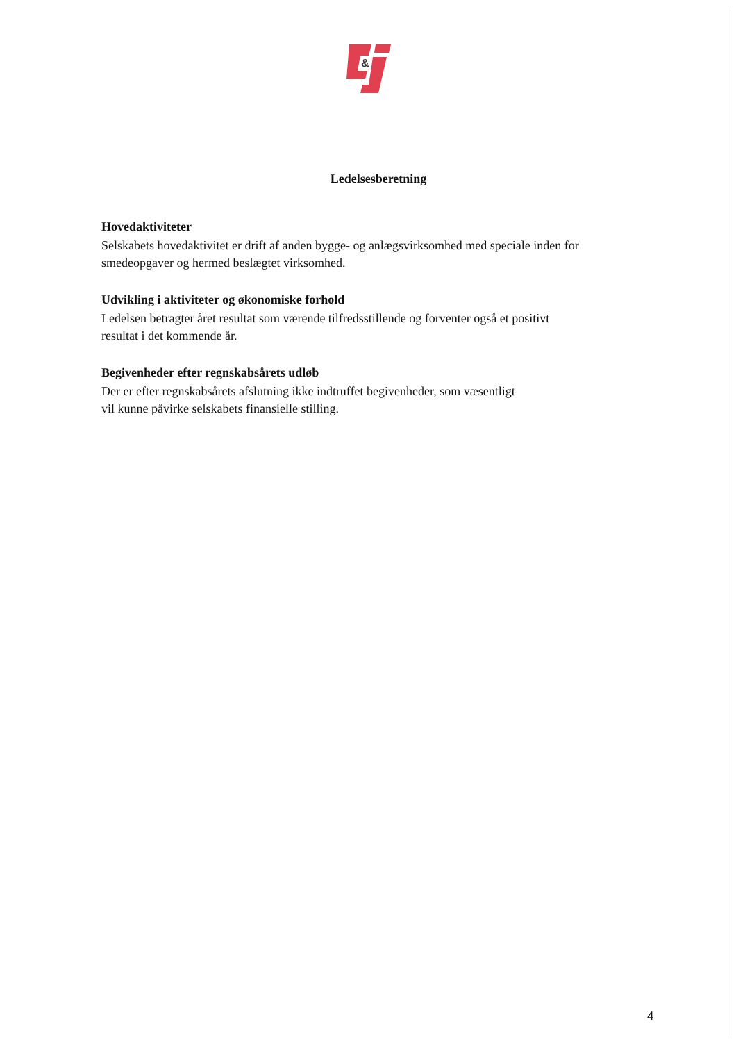&
Ledelsesberetning
Hovedaktiviteter
Selskabets hovedaktivitet er drift af anden bygge- og anlægsvirksomhed med speciale inden for smedeopgaver og hermed beslægtet virksomhed.
Udvikling i aktiviteter og økonomiske forhold
Ledelsen betragter året resultat som værende tilfredsstillende og forventer også et positivt
resultat i det kommende år.
Begivenheder efter regnskabsårets udløb
Der er efter regnskabsårets afslutning ikke indtruffet begivenheder, som væsentligt
vil kunne påvirke selskabets finansielle stilling.
4